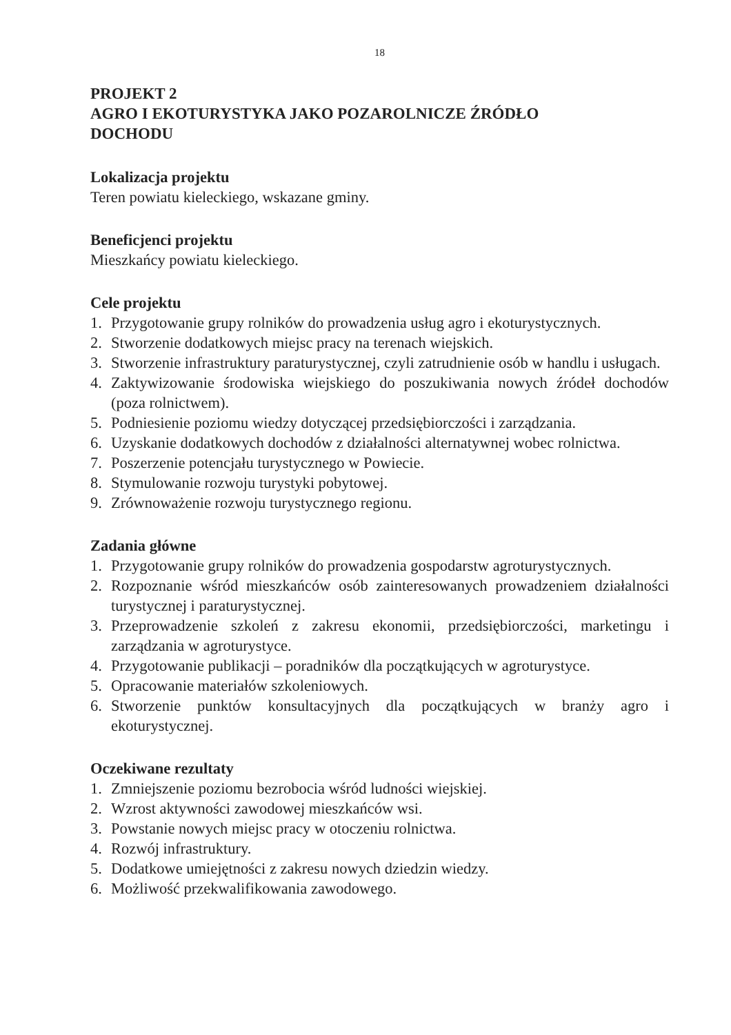18
PROJEKT 2
AGRO I EKOTURYSTYKA JAKO POZAROLNICZE ŹRÓDŁO
DOCHODU
Lokalizacja projektu
Teren powiatu kieleckiego, wskazane gminy.
Beneficjenci projektu
Mieszkańcy powiatu kieleckiego.
Cele projektu
1. Przygotowanie grupy rolników do prowadzenia usług agro i ekoturystycznych.
2. Stworzenie dodatkowych miejsc pracy na terenach wiejskich.
3. Stworzenie infrastruktury paraturystycznej, czyli zatrudnienie osób w handlu i usługach.
4. Zaktywizowanie środowiska wiejskiego do poszukiwania nowych źródeł dochodów (poza rolnictwem).
5. Podniesienie poziomu wiedzy dotyczącej przedsiębiorczości i zarządzania.
6. Uzyskanie dodatkowych dochodów z działalności alternatywnej wobec rolnictwa.
7. Poszerzenie potencjału turystycznego w Powiecie.
8. Stymulowanie rozwoju turystyki pobytowej.
9. Zrównoważenie rozwoju turystycznego regionu.
Zadania główne
1. Przygotowanie grupy rolników do prowadzenia gospodarstw agroturystycznych.
2. Rozpoznanie wśród mieszkańców osób zainteresowanych prowadzeniem działalności turystycznej i paraturystycznej.
3. Przeprowadzenie szkoleń z zakresu ekonomii, przedsiębiorczości, marketingu i zarządzania w agroturystyce.
4. Przygotowanie publikacji – poradników dla początkujących w agroturystyce.
5. Opracowanie materiałów szkoleniowych.
6. Stworzenie punktów konsultacyjnych dla początkujących w branży agro i ekoturystycznej.
Oczekiwane rezultaty
1. Zmniejszenie poziomu bezrobocia wśród ludności wiejskiej.
2. Wzrost aktywności zawodowej mieszkańców wsi.
3. Powstanie nowych miejsc pracy w otoczeniu rolnictwa.
4. Rozwój infrastruktury.
5. Dodatkowe umiejętności z zakresu nowych dziedzin wiedzy.
6. Możliwość przekwalifikowania zawodowego.